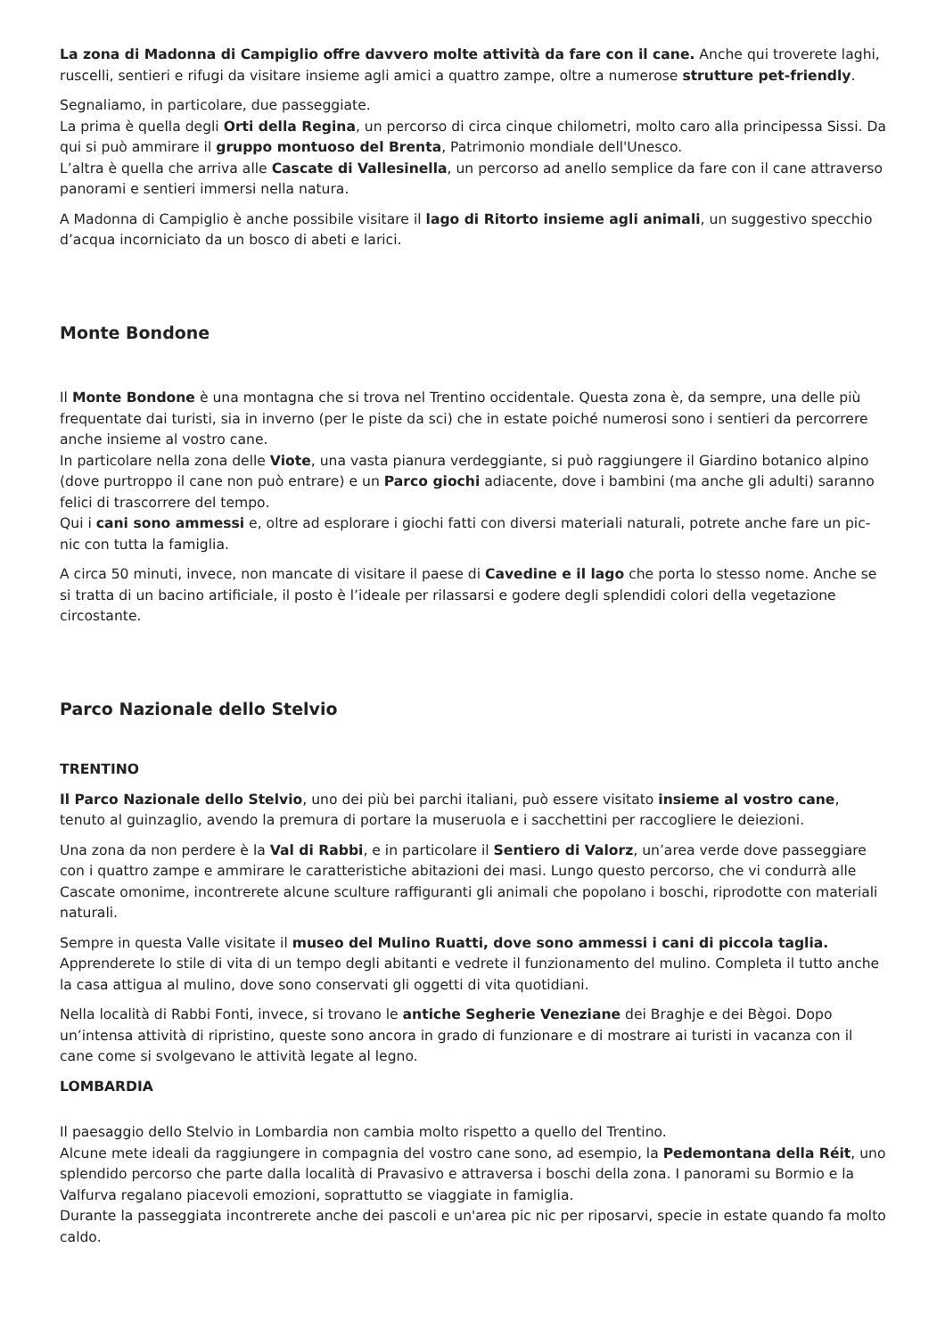La zona di Madonna di Campiglio offre davvero molte attività da fare con il cane. Anche qui troverete laghi, ruscelli, sentieri e rifugi da visitare insieme agli amici a quattro zampe, oltre a numerose strutture pet-friendly.
Segnaliamo, in particolare, due passeggiate.
La prima è quella degli Orti della Regina, un percorso di circa cinque chilometri, molto caro alla principessa Sissi. Da qui si può ammirare il gruppo montuoso del Brenta, Patrimonio mondiale dell'Unesco.
L’altra è quella che arriva alle Cascate di Vallesinella, un percorso ad anello semplice da fare con il cane attraverso panorami e sentieri immersi nella natura.
A Madonna di Campiglio è anche possibile visitare il lago di Ritorto insieme agli animali, un suggestivo specchio d’acqua incorniciato da un bosco di abeti e larici.
Monte Bondone
Il Monte Bondone è una montagna che si trova nel Trentino occidentale. Questa zona è, da sempre, una delle più frequentate dai turisti, sia in inverno (per le piste da sci) che in estate poiché numerosi sono i sentieri da percorrere anche insieme al vostro cane.
In particolare nella zona delle Viote, una vasta pianura verdeggiante, si può raggiungere il Giardino botanico alpino (dove purtroppo il cane non può entrare) e un Parco giochi adiacente, dove i bambini (ma anche gli adulti) saranno felici di trascorrere del tempo.
Qui i cani sono ammessi e, oltre ad esplorare i giochi fatti con diversi materiali naturali, potrete anche fare un pic-nic con tutta la famiglia.
A circa 50 minuti, invece, non mancate di visitare il paese di Cavedine e il lago che porta lo stesso nome. Anche se si tratta di un bacino artificiale, il posto è l’ideale per rilassarsi e godere degli splendidi colori della vegetazione circostante.
Parco Nazionale dello Stelvio
TRENTINO
Il Parco Nazionale dello Stelvio, uno dei più bei parchi italiani, può essere visitato insieme al vostro cane, tenuto al guinzaglio, avendo la premura di portare la museruola e i sacchettini per raccogliere le deiezioni.
Una zona da non perdere è la Val di Rabbi, e in particolare il Sentiero di Valorz, un’area verde dove passeggiare con i quattro zampe e ammirare le caratteristiche abitazioni dei masi. Lungo questo percorso, che vi condurrà alle Cascate omonime, incontrerete alcune sculture raffiguranti gli animali che popolano i boschi, riprodotte con materiali naturali.
Sempre in questa Valle visitate il museo del Mulino Ruatti, dove sono ammessi i cani di piccola taglia. Apprenderete lo stile di vita di un tempo degli abitanti e vedrete il funzionamento del mulino. Completa il tutto anche la casa attigua al mulino, dove sono conservati gli oggetti di vita quotidiani.
Nella località di Rabbi Fonti, invece, si trovano le antiche Segherie Veneziane dei Braghje e dei Bègoi. Dopo un’intensa attività di ripristino, queste sono ancora in grado di funzionare e di mostrare ai turisti in vacanza con il cane come si svolgevano le attività legate al legno.
LOMBARDIA
Il paesaggio dello Stelvio in Lombardia non cambia molto rispetto a quello del Trentino.
Alcune mete ideali da raggiungere in compagnia del vostro cane sono, ad esempio, la Pedemontana della Réit, uno splendido percorso che parte dalla località di Pravasivo e attraversa i boschi della zona. I panorami su Bormio e la Valfurva regalano piacevoli emozioni, soprattutto se viaggiate in famiglia.
Durante la passeggiata incontrerete anche dei pascoli e un'area pic nic per riposarvi, specie in estate quando fa molto caldo.